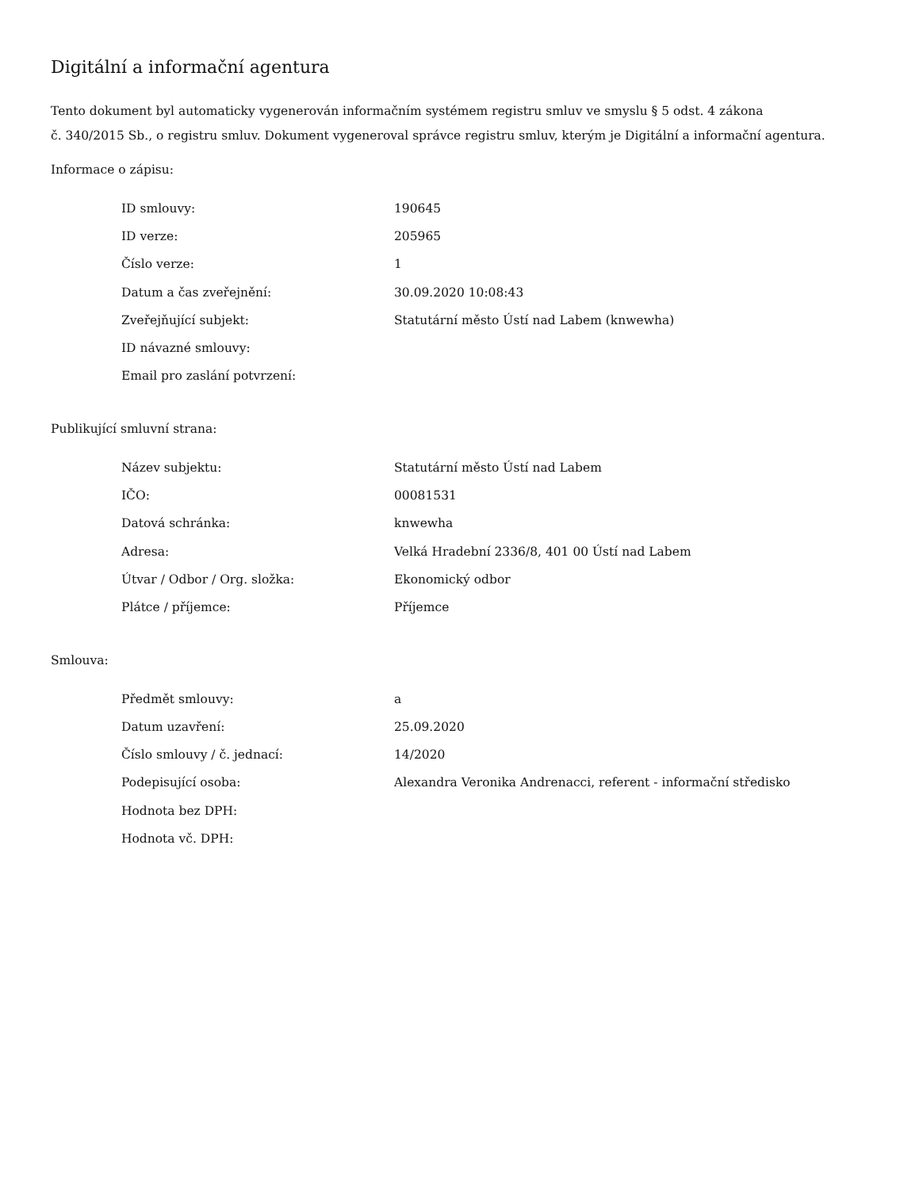Digitální a informační agentura
Tento dokument byl automaticky vygenerován informačním systémem registru smluv ve smyslu § 5 odst. 4 zákona
č. 340/2015 Sb., o registru smluv. Dokument vygeneroval správce registru smluv, kterým je Digitální a informační agentura.
Informace o zápisu:
| ID smlouvy: | 190645 |
| ID verze: | 205965 |
| Číslo verze: | 1 |
| Datum a čas zveřejnění: | 30.09.2020 10:08:43 |
| Zveřejňující subjekt: | Statutární město Ústí nad Labem (knwewha) |
| ID návazné smlouvy: | |
| Email pro zaslání potvrzení: | |
Publikující smluvní strana:
| Název subjektu: | Statutární město Ústí nad Labem |
| IČO: | 00081531 |
| Datová schránka: | knwewha |
| Adresa: | Velká Hradební 2336/8, 401 00 Ústí nad Labem |
| Útvar / Odbor / Org. složka: | Ekonomický odbor |
| Plátce / příjemce: | Příjemce |
Smlouva:
| Předmět smlouvy: | a |
| Datum uzavření: | 25.09.2020 |
| Číslo smlouvy / č. jednací: | 14/2020 |
| Podepisující osoba: | Alexandra Veronika Andrenacci, referent - informační středisko |
| Hodnota bez DPH: | |
| Hodnota vč. DPH: | |